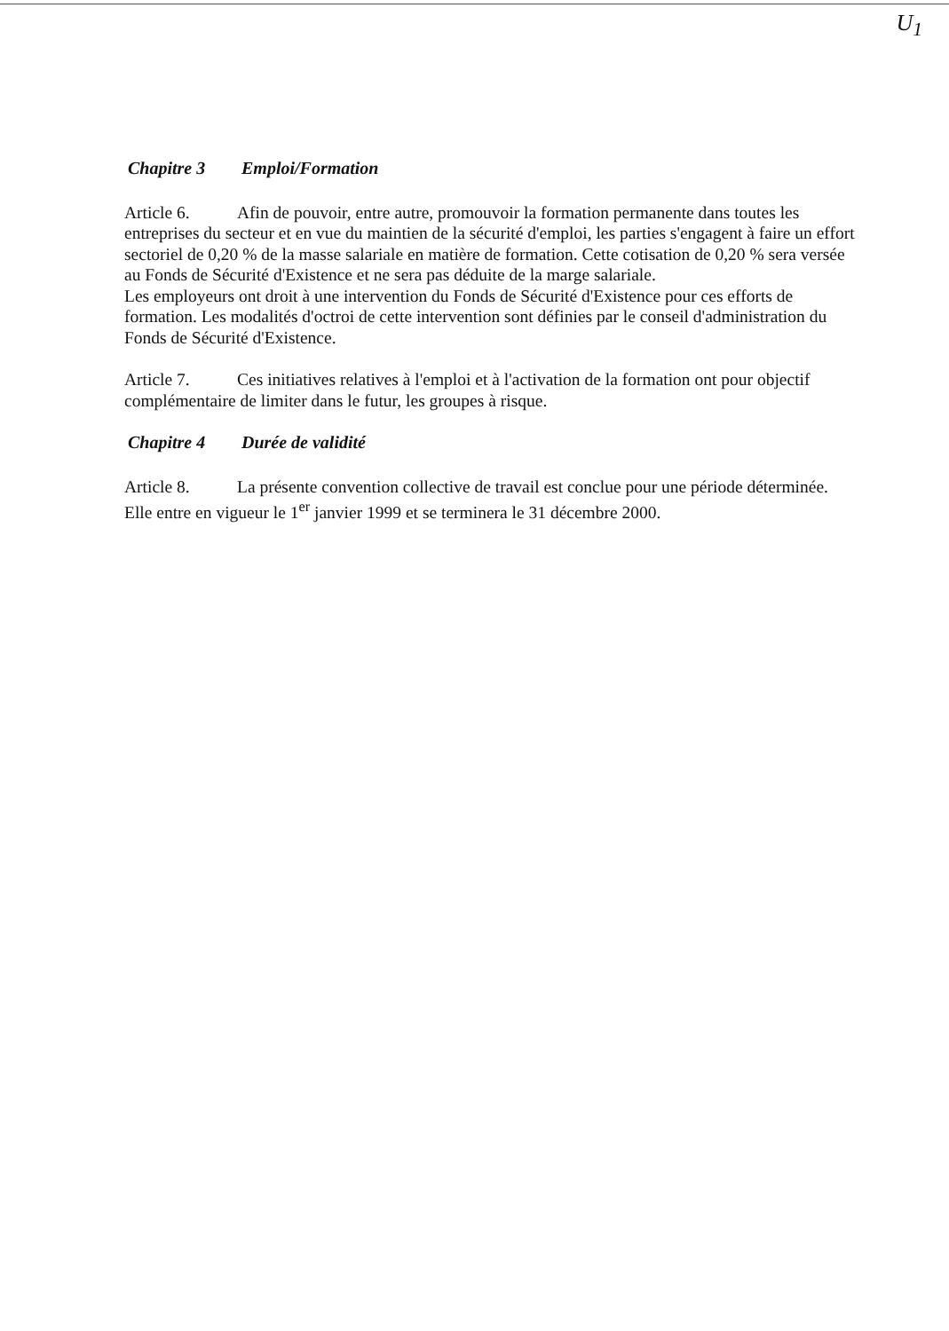U<sub>1</sub>
Chapitre 3 Emploi/Formation
Article 6. Afin de pouvoir, entre autre, promouvoir la formation permanente dans toutes les entreprises du secteur et en vue du maintien de la sécurité d'emploi, les parties s'engagent à faire un effort sectoriel de 0,20 % de la masse salariale en matière de formation. Cette cotisation de 0,20 % sera versée au Fonds de Sécurité d'Existence et ne sera pas déduite de la marge salariale.
Les employeurs ont droit à une intervention du Fonds de Sécurité d'Existence pour ces efforts de formation. Les modalités d'octroi de cette intervention sont définies par le conseil d'administration du Fonds de Sécurité d'Existence.
Article 7. Ces initiatives relatives à l'emploi et à l'activation de la formation ont pour objectif complémentaire de limiter dans le futur, les groupes à risque.
Chapitre 4 Durée de validité
Article 8. La présente convention collective de travail est conclue pour une période déterminée. Elle entre en vigueur le 1<sup>er</sup> janvier 1999 et se terminera le 31 décembre 2000.